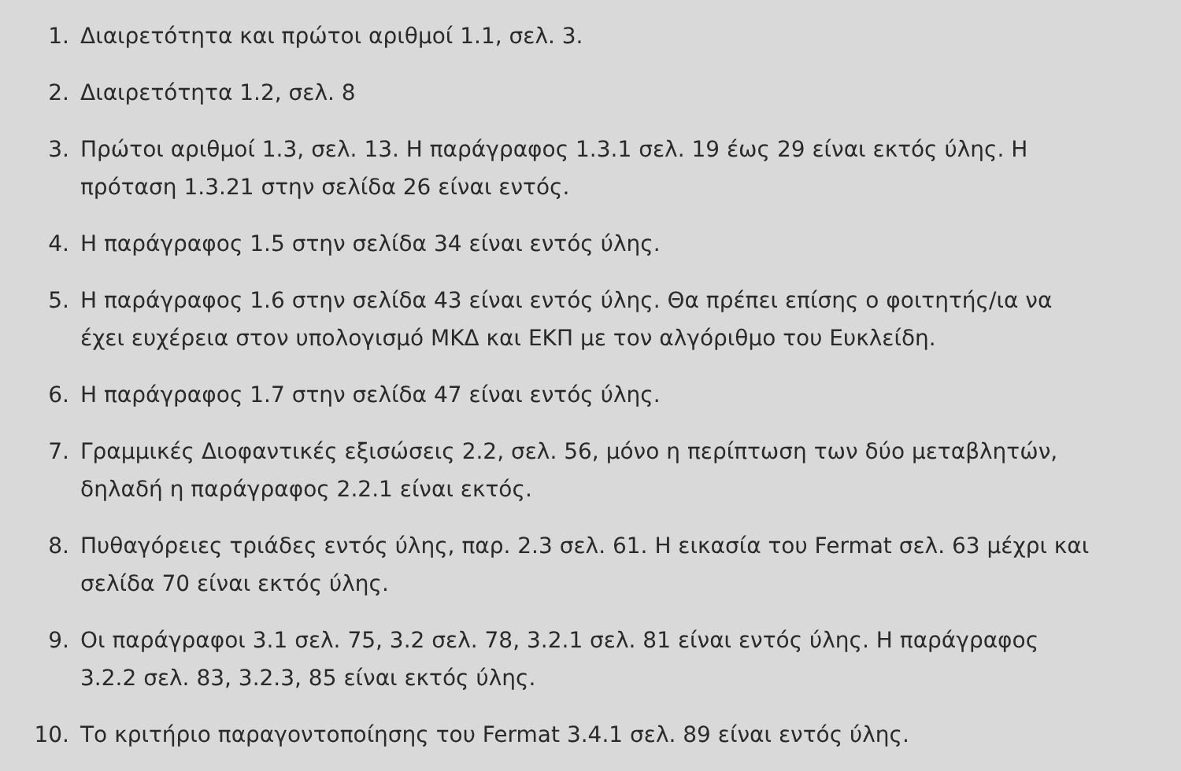1. Διαιρετότητα και πρώτοι αριθμοί 1.1, σελ. 3.
2. Διαιρετότητα 1.2, σελ. 8
3. Πρώτοι αριθμοί 1.3, σελ. 13. Η παράγραφος 1.3.1 σελ. 19 έως 29 είναι εκτός ύλης. Η πρόταση 1.3.21 στην σελίδα 26 είναι εντός.
4. Η παράγραφος 1.5 στην σελίδα 34 είναι εντός ύλης.
5. Η παράγραφος 1.6 στην σελίδα 43 είναι εντός ύλης. Θα πρέπει επίσης ο φοιτητής/ια να έχει ευχέρεια στον υπολογισμό ΜΚΔ και ΕΚΠ με τον αλγόριθμο του Ευκλείδη.
6. Η παράγραφος 1.7 στην σελίδα 47 είναι εντός ύλης.
7. Γραμμικές Διοφαντικές εξισώσεις 2.2, σελ. 56, μόνο η περίπτωση των δύο μεταβλητών, δηλαδή η παράγραφος 2.2.1 είναι εκτός.
8. Πυθαγόρειες τριάδες εντός ύλης, παρ. 2.3 σελ. 61. Η εικασία του Fermat σελ. 63 μέχρι και σελίδα 70 είναι εκτός ύλης.
9. Οι παράγραφοι 3.1 σελ. 75, 3.2 σελ. 78, 3.2.1 σελ. 81 είναι εντός ύλης. Η παράγραφος 3.2.2 σελ. 83, 3.2.3, 85 είναι εκτός ύλης.
10. Το κριτήριο παραγοντοποίησης του Fermat 3.4.1 σελ. 89 είναι εντός ύλης.